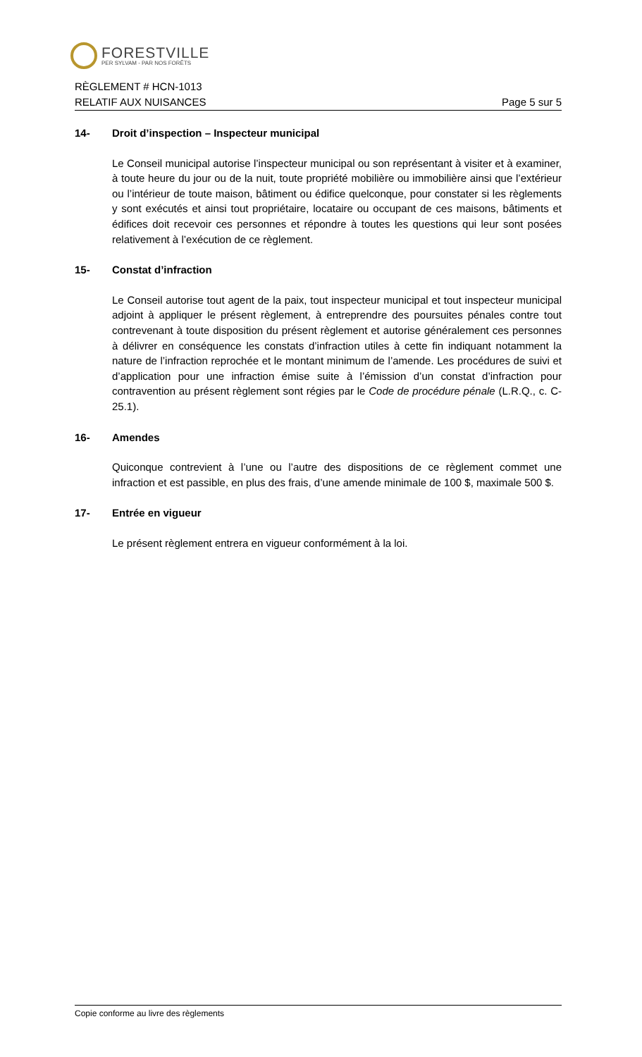FORESTVILLE
PER SYLVAM - PAR NOS FORÊTS
RÈGLEMENT # HCN-1013
RELATIF AUX NUISANCES Page 5 sur 5
14- Droit d’inspection – Inspecteur municipal
Le Conseil municipal autorise l’inspecteur municipal ou son représentant à visiter et à examiner, à toute heure du jour ou de la nuit, toute propriété mobilière ou immobilière ainsi que l’extérieur ou l’intérieur de toute maison, bâtiment ou édifice quelconque, pour constater si les règlements y sont exécutés et ainsi tout propriétaire, locataire ou occupant de ces maisons, bâtiments et édifices doit recevoir ces personnes et répondre à toutes les questions qui leur sont posées relativement à l’exécution de ce règlement.
15- Constat d’infraction
Le Conseil autorise tout agent de la paix, tout inspecteur municipal et tout inspecteur municipal adjoint à appliquer le présent règlement, à entreprendre des poursuites pénales contre tout contrevenant à toute disposition du présent règlement et autorise généralement ces personnes à délivrer en conséquence les constats d’infraction utiles à cette fin indiquant notamment la nature de l’infraction reprochée et le montant minimum de l’amende. Les procédures de suivi et d’application pour une infraction émise suite à l’émission d’un constat d’infraction pour contravention au présent règlement sont régies par le Code de procédure pénale (L.R.Q., c. C-25.1).
16- Amendes
Quiconque contrevient à l’une ou l’autre des dispositions de ce règlement commet une infraction et est passible, en plus des frais, d’une amende minimale de 100 $, maximale 500 $.
17- Entrée en vigueur
Le présent règlement entrera en vigueur conformément à la loi.
Copie conforme au livre des règlements